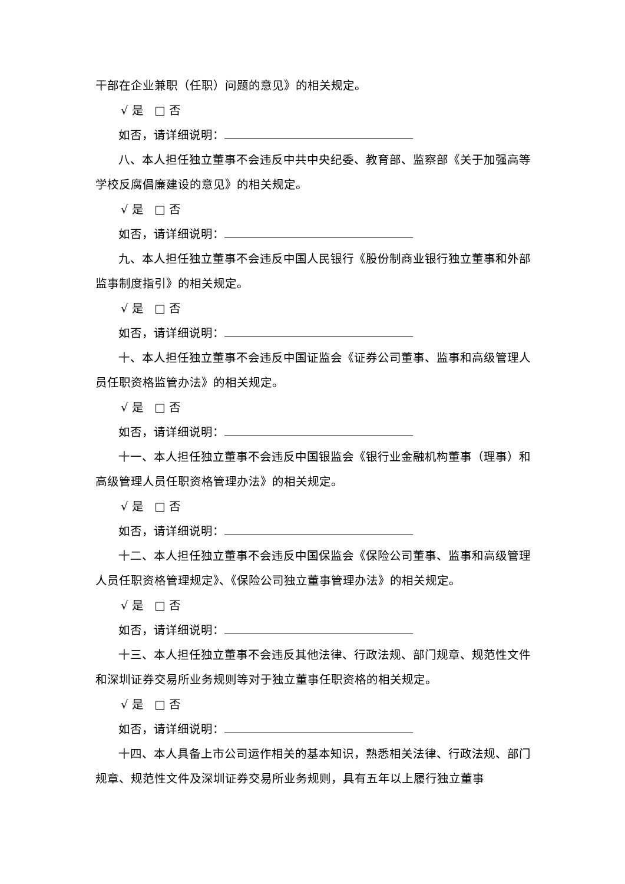干部在企业兼职（任职）问题的意见》的相关规定。
√ 是 □ 否
如否，请详细说明：
八、本人担任独立董事不会违反中共中央纪委、教育部、监察部《关于加强高等学校反腐倡廉建设的意见》的相关规定。
√ 是 □ 否
如否，请详细说明：
九、本人担任独立董事不会违反中国人民银行《股份制商业银行独立董事和外部监事制度指引》的相关规定。
√ 是 □ 否
如否，请详细说明：
十、本人担任独立董事不会违反中国证监会《证券公司董事、监事和高级管理人员任职资格监管办法》的相关规定。
√ 是 □ 否
如否，请详细说明：
十一、本人担任独立董事不会违反中国银监会《银行业金融机构董事（理事）和高级管理人员任职资格管理办法》的相关规定。
√ 是 □ 否
如否，请详细说明：
十二、本人担任独立董事不会违反中国保监会《保险公司董事、监事和高级管理人员任职资格管理规定》、《保险公司独立董事管理办法》的相关规定。
√ 是 □ 否
如否，请详细说明：
十三、本人担任独立董事不会违反其他法律、行政法规、部门规章、规范性文件和深圳证券交易所业务规则等对于独立董事任职资格的相关规定。
√ 是 □ 否
如否，请详细说明：
十四、本人具备上市公司运作相关的基本知识，熟悉相关法律、行政法规、部门规章、规范性文件及深圳证券交易所业务规则，具有五年以上履行独立董事